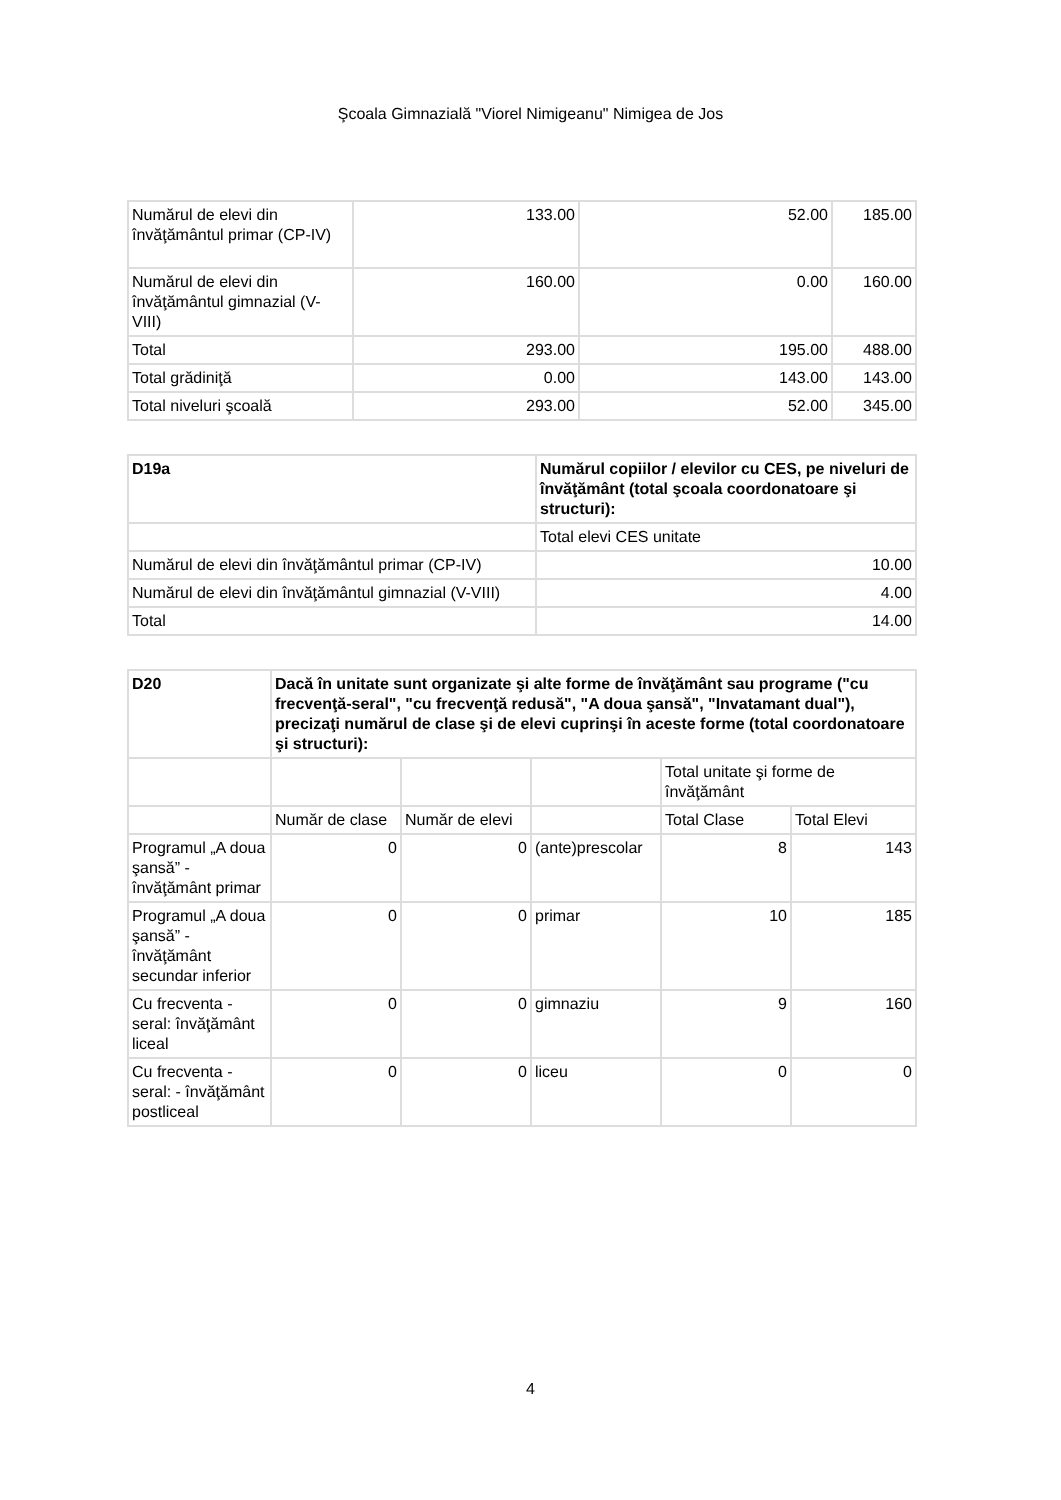Şcoala Gimnazială "Viorel Nimigeanu" Nimigea de Jos
| Numărul de elevi din învăţământul primar (CP-IV) | 133.00 | 52.00 | 185.00 |
| Numărul de elevi din învăţământul gimnazial (V-VIII) | 160.00 | 0.00 | 160.00 |
| Total | 293.00 | 195.00 | 488.00 |
| Total grădiniţă | 0.00 | 143.00 | 143.00 |
| Total niveluri şcoală | 293.00 | 52.00 | 345.00 |
| D19a | Numărul copiilor / elevilor cu CES, pe niveluri de învăţământ (total şcoala coordonatoare şi structuri): |
| --- | --- |
| | Total elevi CES unitate |
| Numărul de elevi din învăţământul primar (CP-IV) | 10.00 |
| Numărul de elevi din învăţământul gimnazial (V-VIII) | 4.00 |
| Total | 14.00 |
| D20 | Dacă în unitate sunt organizate şi alte forme de învăţământ sau programe ("cu frecvenţă-seral", "cu frecvenţă redusă", "A doua şansă", "Invatamant dual"), precizaţi numărul de clase şi de elevi cuprinşi în aceste forme (total coordonatoare şi structuri): | | | | |
| --- | --- | --- | --- | --- | --- |
| | | | | Total unitate şi forme de învăţământ | |
| | Număr de clase | Număr de elevi | | Total Clase | Total Elevi |
| Programul „A doua şansă” - învăţământ primar | 0 | 0 | (ante)prescolar | 8 | 143 |
| Programul „A doua şansă” - învăţământ secundar inferior | 0 | 0 | primar | 10 | 185 |
| Cu frecventa - seral: învăţământ liceal | 0 | 0 | gimnaziu | 9 | 160 |
| Cu frecventa - seral: - învăţământ postliceal | 0 | 0 | liceu | 0 | 0 |
4